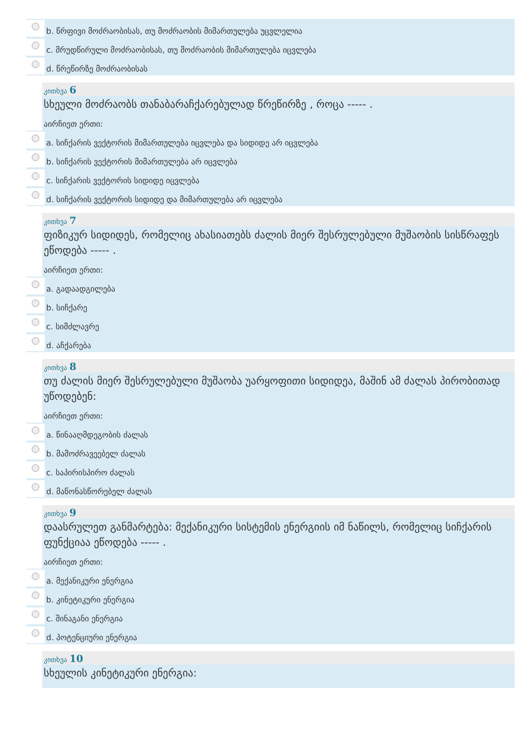b. წრფივი მოძრაობისას, თუ მოძრაობის მიმართულება უცვლელია
c. მრუდწირული მოძრაობისას, თუ მოძრაობის მიმართულება იცვლება
d. წრეწირზე მოძრაობისას
კითხვა 6
სხეული მოძრაობს თანაბარაჩქარებულად წრეწირზე , როცა ----- .
აირჩიეთ ერთი:
a. სიჩქარის ვექტორის მიმართულება იცვლება და სიდიდე არ იცვლება
b. სიჩქარის ვექტორის მიმართულება არ იცვლება
c. სიჩქარის ვექტორის სიდიდე იცვლება
d. სიჩქარის ვექტორის სიდიდე და მიმართულება არ იცვლება
კითხვა 7
ფიზიკურ სიდიდეს, რომელიც ახასიათებს ძალის მიერ შესრულებული მუშაობის სისწრაფეს ეწოდება ----- .
აირჩიეთ ერთი:
a. გადაადგილება
b. სიჩქარე
c. სიმძლავრე
d. აჩქარება
კითხვა 8
თუ ძალის მიერ შესრულებული მუშაობა უარყოფითი სიდიდეა, მაშინ ამ ძალას პირობითად უწოდებენ:
აირჩიეთ ერთი:
a. წინააღმდეგობის ძალას
b. მამოძრავეებელ ძალას
c. საპირისპირო ძალას
d. მაწონასწორებელ ძალას
კითხვა 9
დაასრულეთ განმარტება: მექანიკური სისტემის ენერგიის იმ ნაწილს, რომელიც სიჩქარის ფუნქციაა ეწოდება ----- .
აირჩიეთ ერთი:
a. მექანიკური ენერგია
b. კინეტიკური ენერგია
c. შინაგანი ენერგია
d. პოტენციური ენერგია
კითხვა 10
სხეულის კინეტიკური ენერგია: